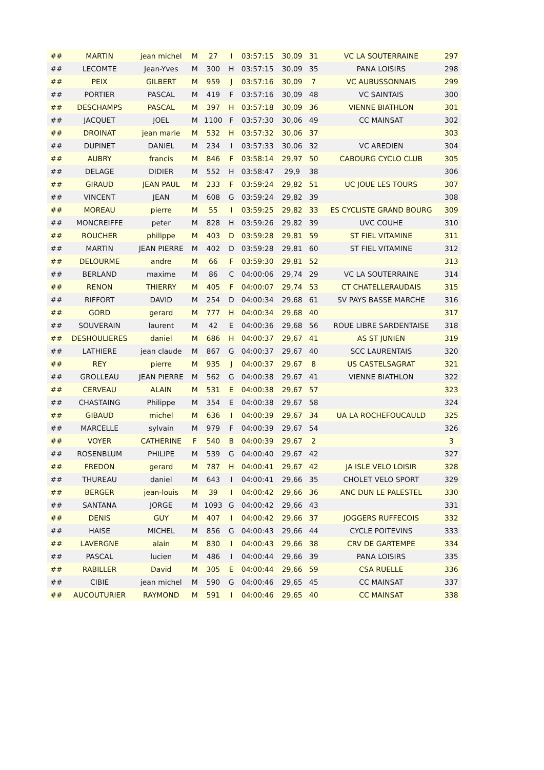| ## | MARTIN | jean michel | M | 27 | I | 03:57:15 | 30,09 | 31 | VC LA SOUTERRAINE | 297 |
| ## | LECOMTE | Jean-Yves | M | 300 | H | 03:57:15 | 30,09 | 35 | PANA LOISIRS | 298 |
| ## | PEIX | GILBERT | M | 959 | J | 03:57:16 | 30,09 | 7 | VC AUBUSSONNAIS | 299 |
| ## | PORTIER | PASCAL | M | 419 | F | 03:57:16 | 30,09 | 48 | VC SAINTAIS | 300 |
| ## | DESCHAMPS | PASCAL | M | 397 | H | 03:57:18 | 30,09 | 36 | VIENNE BIATHLON | 301 |
| ## | JACQUET | JOEL | M | 1100 | F | 03:57:30 | 30,06 | 49 | CC MAINSAT | 302 |
| ## | DROINAT | jean marie | M | 532 | H | 03:57:32 | 30,06 | 37 | | 303 |
| ## | DUPINET | DANIEL | M | 234 | I | 03:57:33 | 30,06 | 32 | VC AREDIEN | 304 |
| ## | AUBRY | francis | M | 846 | F | 03:58:14 | 29,97 | 50 | CABOURG CYCLO CLUB | 305 |
| ## | DELAGE | DIDIER | M | 552 | H | 03:58:47 | 29,9 | 38 | | 306 |
| ## | GIRAUD | JEAN PAUL | M | 233 | F | 03:59:24 | 29,82 | 51 | UC JOUE LES TOURS | 307 |
| ## | VINCENT | JEAN | M | 608 | G | 03:59:24 | 29,82 | 39 | | 308 |
| ## | MOREAU | pierre | M | 55 | I | 03:59:25 | 29,82 | 33 | ES CYCLISTE GRAND BOURG | 309 |
| ## | MONCREIFFE | peter | M | 828 | H | 03:59:26 | 29,82 | 39 | UVC COUHE | 310 |
| ## | ROUCHER | philippe | M | 403 | D | 03:59:28 | 29,81 | 59 | ST FIEL VITAMINE | 311 |
| ## | MARTIN | JEAN PIERRE | M | 402 | D | 03:59:28 | 29,81 | 60 | ST FIEL VITAMINE | 312 |
| ## | DELOURME | andre | M | 66 | F | 03:59:30 | 29,81 | 52 | | 313 |
| ## | BERLAND | maxime | M | 86 | C | 04:00:06 | 29,74 | 29 | VC LA SOUTERRAINE | 314 |
| ## | RENON | THIERRY | M | 405 | F | 04:00:07 | 29,74 | 53 | CT CHATELLERAUDAIS | 315 |
| ## | RIFFORT | DAVID | M | 254 | D | 04:00:34 | 29,68 | 61 | SV PAYS BASSE MARCHE | 316 |
| ## | GORD | gerard | M | 777 | H | 04:00:34 | 29,68 | 40 | | 317 |
| ## | SOUVERAIN | laurent | M | 42 | E | 04:00:36 | 29,68 | 56 | ROUE LIBRE SARDENTAISE | 318 |
| ## | DESHOULIERES | daniel | M | 686 | H | 04:00:37 | 29,67 | 41 | AS ST JUNIEN | 319 |
| ## | LATHIERE | jean claude | M | 867 | G | 04:00:37 | 29,67 | 40 | SCC LAURENTAIS | 320 |
| ## | REY | pierre | M | 935 | J | 04:00:37 | 29,67 | 8 | US CASTELSAGRAT | 321 |
| ## | GROLLEAU | JEAN PIERRE | M | 562 | G | 04:00:38 | 29,67 | 41 | VIENNE BIATHLON | 322 |
| ## | CERVEAU | ALAIN | M | 531 | E | 04:00:38 | 29,67 | 57 | | 323 |
| ## | CHASTAING | Philippe | M | 354 | E | 04:00:38 | 29,67 | 58 | | 324 |
| ## | GIBAUD | michel | M | 636 | I | 04:00:39 | 29,67 | 34 | UA LA ROCHEFOUCAULD | 325 |
| ## | MARCELLE | sylvain | M | 979 | F | 04:00:39 | 29,67 | 54 | | 326 |
| ## | VOYER | CATHERINE | F | 540 | B | 04:00:39 | 29,67 | 2 | | 3 |
| ## | ROSENBLUM | PHILIPE | M | 539 | G | 04:00:40 | 29,67 | 42 | | 327 |
| ## | FREDON | gerard | M | 787 | H | 04:00:41 | 29,67 | 42 | JA ISLE VELO LOISIR | 328 |
| ## | THUREAU | daniel | M | 643 | I | 04:00:41 | 29,66 | 35 | CHOLET VELO SPORT | 329 |
| ## | BERGER | jean-louis | M | 39 | I | 04:00:42 | 29,66 | 36 | ANC DUN LE PALESTEL | 330 |
| ## | SANTANA | JORGE | M | 1093 | G | 04:00:42 | 29,66 | 43 | | 331 |
| ## | DENIS | GUY | M | 407 | I | 04:00:42 | 29,66 | 37 | JOGGERS RUFFECOIS | 332 |
| ## | HAISE | MICHEL | M | 856 | G | 04:00:43 | 29,66 | 44 | CYCLE POITEVINS | 333 |
| ## | LAVERGNE | alain | M | 830 | I | 04:00:43 | 29,66 | 38 | CRV DE GARTEMPE | 334 |
| ## | PASCAL | lucien | M | 486 | I | 04:00:44 | 29,66 | 39 | PANA LOISIRS | 335 |
| ## | RABILLER | David | M | 305 | E | 04:00:44 | 29,66 | 59 | CSA RUELLE | 336 |
| ## | CIBIE | jean michel | M | 590 | G | 04:00:46 | 29,65 | 45 | CC MAINSAT | 337 |
| ## | AUCOUTURIER | RAYMOND | M | 591 | I | 04:00:46 | 29,65 | 40 | CC MAINSAT | 338 |